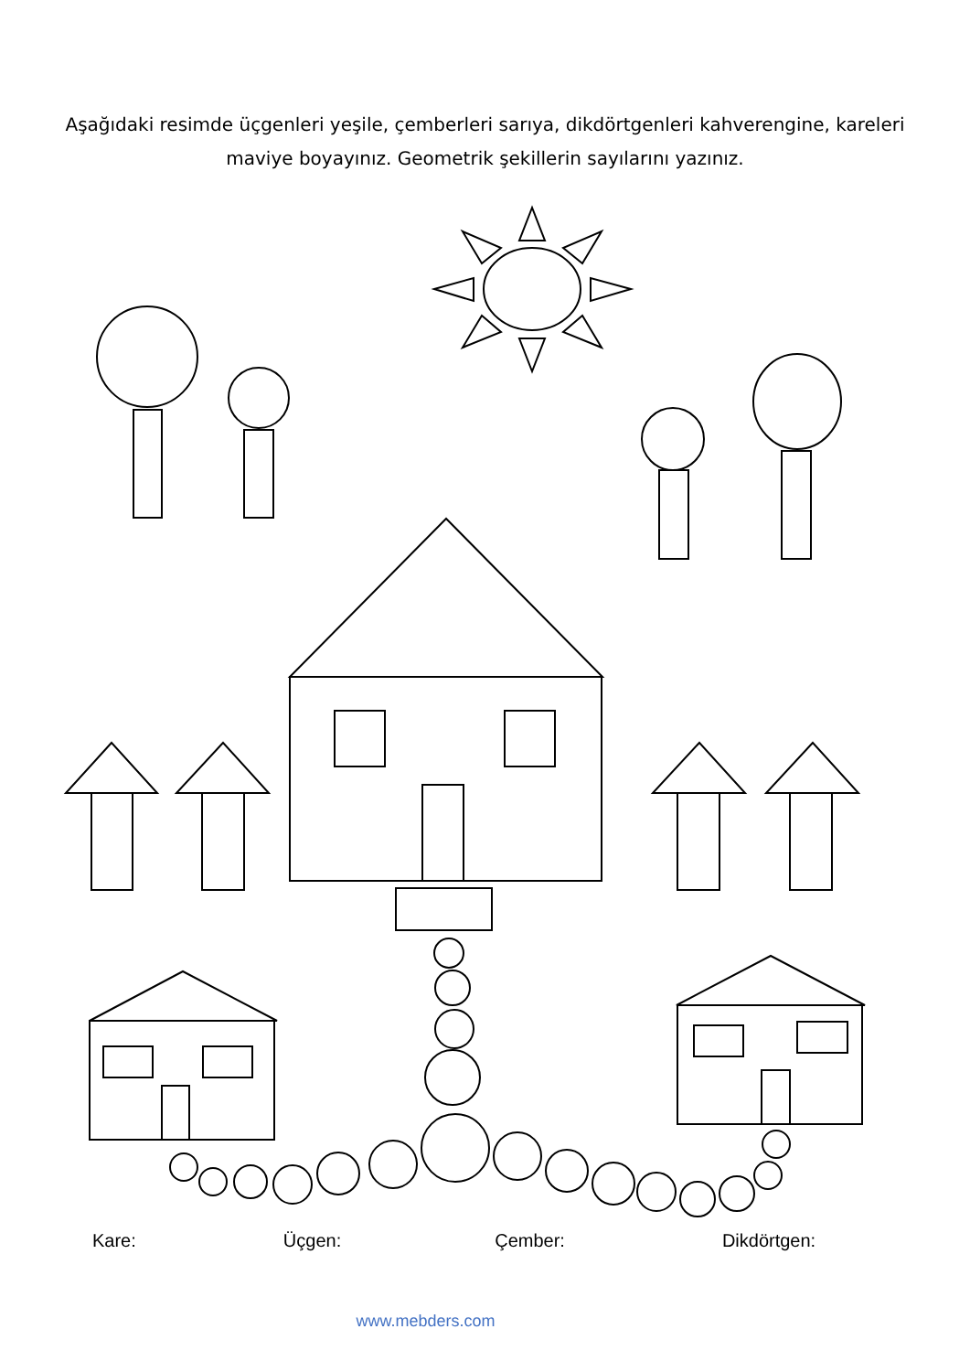Aşağıdaki resimde üçgenleri yeşile, çemberleri sarıya, dikdörtgenleri kahverengine, kareleri maviye boyayınız. Geometrik şekillerin sayılarını yazınız.
Kare: Üçgen: Çember: Dikdörtgen:
www.mebders.com